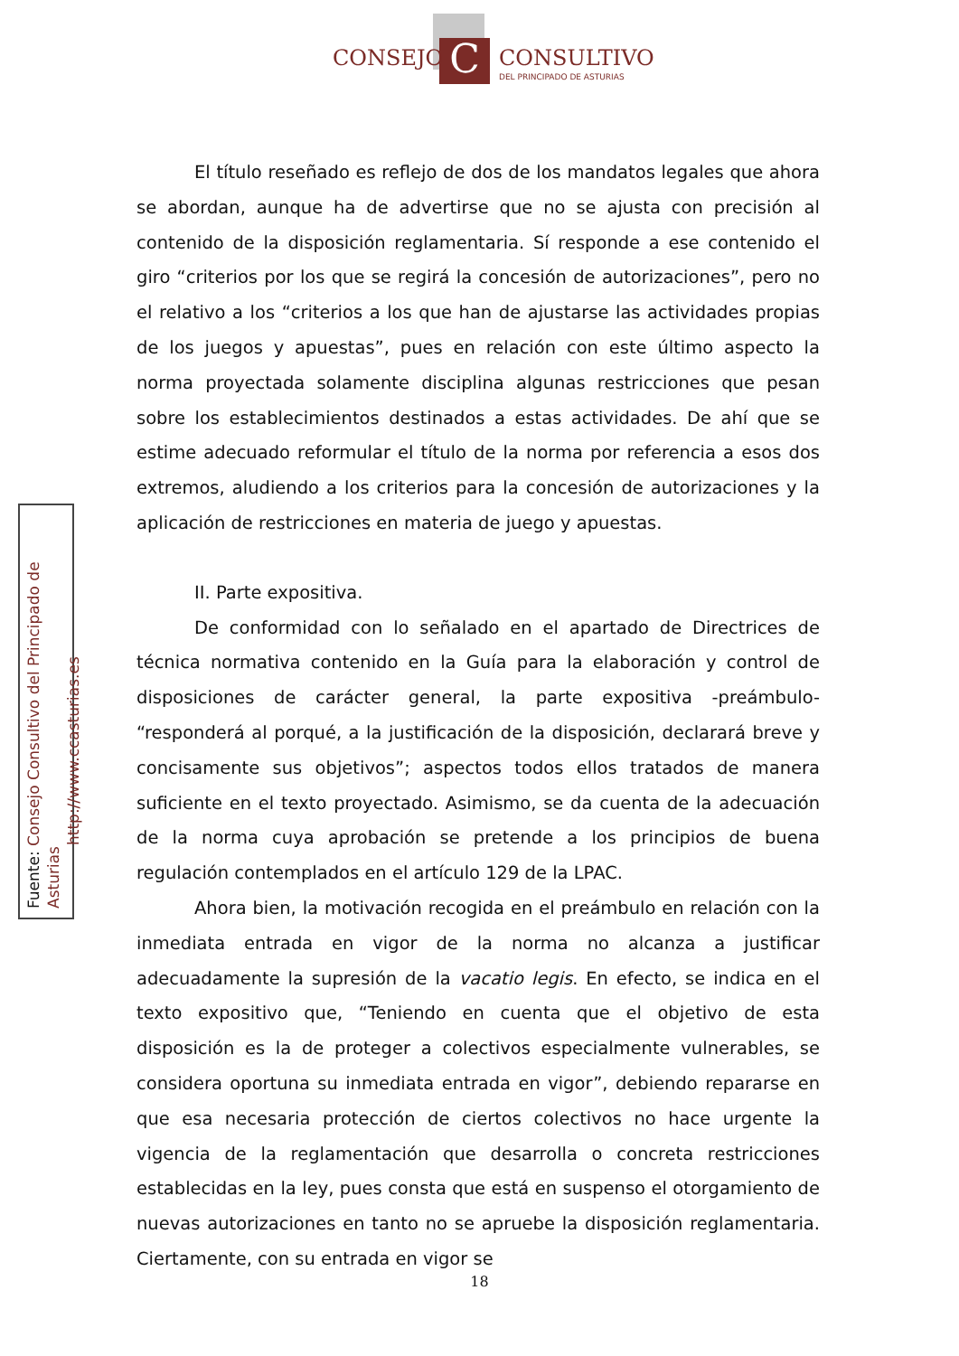C
CONSEJO CONSULTIVO
DEL PRINCIPADO DE ASTURIAS
Fuente: Consejo Consultivo del Principado de Asturias
http://www.ccasturias.es
El título reseñado es reflejo de dos de los mandatos legales que ahora se abordan, aunque ha de advertirse que no se ajusta con precisión al contenido de la disposición reglamentaria. Sí responde a ese contenido el giro “criterios por los que se regirá la concesión de autorizaciones”, pero no el relativo a los “criterios a los que han de ajustarse las actividades propias de los juegos y apuestas”, pues en relación con este último aspecto la norma proyectada solamente disciplina algunas restricciones que pesan sobre los establecimientos destinados a estas actividades. De ahí que se estime adecuado reformular el título de la norma por referencia a esos dos extremos, aludiendo a los criterios para la concesión de autorizaciones y la aplicación de restricciones en materia de juego y apuestas.
II. Parte expositiva.
De conformidad con lo señalado en el apartado de Directrices de técnica normativa contenido en la Guía para la elaboración y control de disposiciones de carácter general, la parte expositiva -preámbulo- “responderá al porqué, a la justificación de la disposición, declarará breve y concisamente sus objetivos”; aspectos todos ellos tratados de manera suficiente en el texto proyectado. Asimismo, se da cuenta de la adecuación de la norma cuya aprobación se pretende a los principios de buena regulación contemplados en el artículo 129 de la LPAC.
Ahora bien, la motivación recogida en el preámbulo en relación con la inmediata entrada en vigor de la norma no alcanza a justificar adecuadamente la supresión de la vacatio legis. En efecto, se indica en el texto expositivo que, “Teniendo en cuenta que el objetivo de esta disposición es la de proteger a colectivos especialmente vulnerables, se considera oportuna su inmediata entrada en vigor”, debiendo repararse en que esa necesaria protección de ciertos colectivos no hace urgente la vigencia de la reglamentación que desarrolla o concreta restricciones establecidas en la ley, pues consta que está en suspenso el otorgamiento de nuevas autorizaciones en tanto no se apruebe la disposición reglamentaria. Ciertamente, con su entrada en vigor se
18